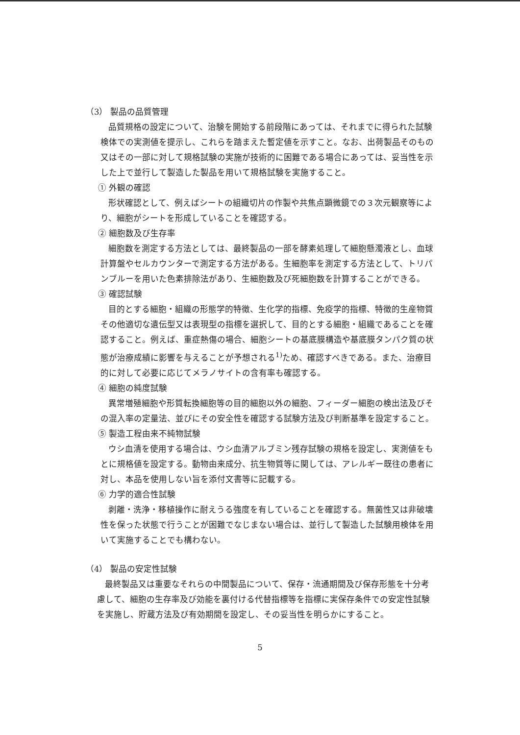（3） 製品の品質管理
品質規格の設定について、治験を開始する前段階にあっては、それまでに得られた試験検体での実測値を提示し、これらを踏まえた暫定値を示すこと。なお、出荷製品そのもの又はその一部に対して規格試験の実施が技術的に困難である場合にあっては、妥当性を示した上で並行して製造した製品を用いて規格試験を実施すること。
① 外観の確認
形状確認として、例えばシートの組織切片の作製や共焦点顕微鏡での３次元観察等により、細胞がシートを形成していることを確認する。
② 細胞数及び生存率
細胞数を測定する方法としては、最終製品の一部を酵素処理して細胞懸濁液とし、血球計算盤やセルカウンターで測定する方法がある。生細胞率を測定する方法として、トリパンブルーを用いた色素排除法があり、生細胞数及び死細胞数を計算することができる。
③ 確認試験
目的とする細胞・組織の形態学的特徴、生化学的指標、免疫学的指標、特徴的生産物質その他適切な遺伝型又は表現型の指標を選択して、目的とする細胞・組織であることを確認すること。例えば、重症熱傷の場合、細胞シートの基底膜構造や基底膜タンパク質の状態が治療成績に影響を与えることが予想される<sup>1)</sup>ため、確認すべきである。また、治療目的に対して必要に応じてメラノサイトの含有率も確認する。
④ 細胞の純度試験
異常増殖細胞や形質転換細胞等の目的細胞以外の細胞、フィーダー細胞の検出法及びその混入率の定量法、並びにその安全性を確認する試験方法及び判断基準を設定すること。
⑤ 製造工程由来不純物試験
ウシ血清を使用する場合は、ウシ血清アルブミン残存試験の規格を設定し、実測値をもとに規格値を設定する。動物由来成分、抗生物質等に関しては、アレルギー既往の患者に対し、本品を使用しない旨を添付文書等に記載する。
⑥ 力学的適合性試験
剥離・洗浄・移植操作に耐えうる強度を有していることを確認する。無菌性又は非破壊性を保った状態で行うことが困難でなじまない場合は、並行して製造した試験用検体を用いて実施することでも構わない。
（4） 製品の安定性試験
最終製品又は重要なそれらの中間製品について、保存・流通期間及び保存形態を十分考慮して、細胞の生存率及び効能を裏付ける代替指標等を指標に実保存条件での安定性試験を実施し、貯蔵方法及び有効期間を設定し、その妥当性を明らかにすること。
5